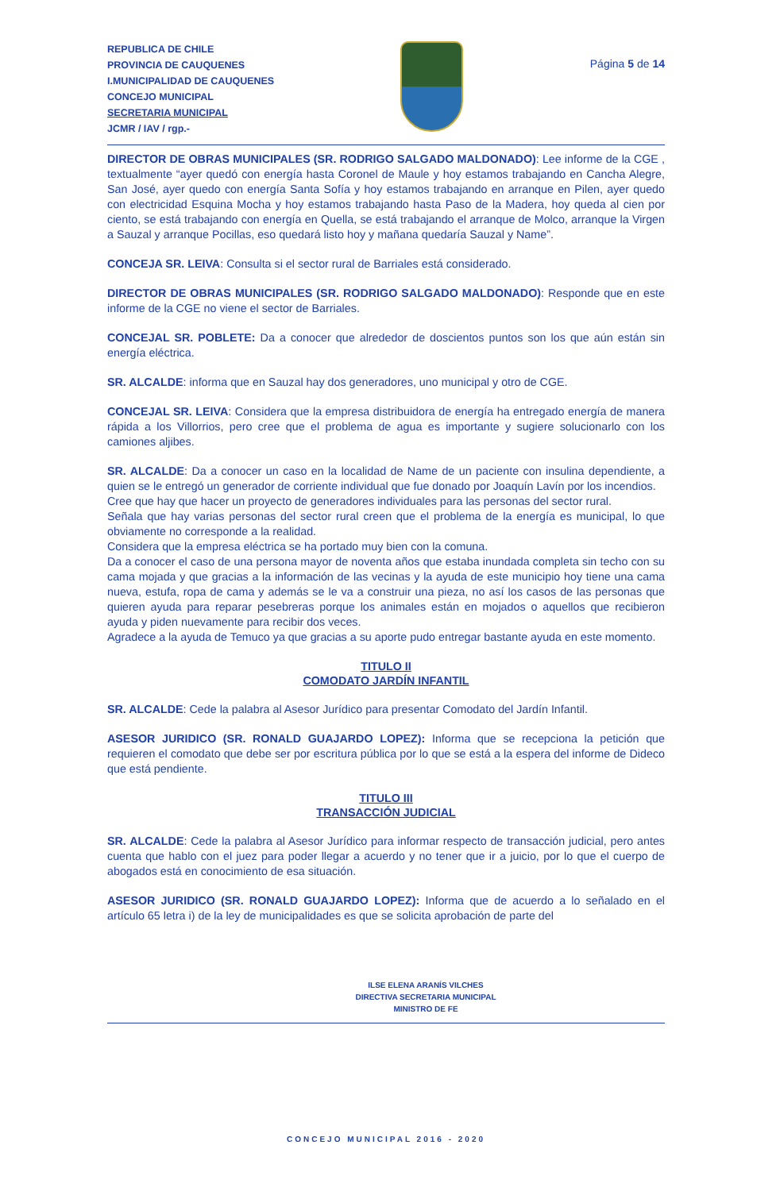REPUBLICA DE CHILE
PROVINCIA DE CAUQUENES
I.MUNICIPALIDAD DE CAUQUENES
CONCEJO MUNICIPAL
SECRETARIA MUNICIPAL
JCMR / IAV / rgp.-
Página 5 de 14
DIRECTOR DE OBRAS MUNICIPALES (SR. RODRIGO SALGADO MALDONADO): Lee informe de la CGE , textualmente “ayer quedó con energía hasta Coronel de Maule y hoy estamos trabajando en Cancha Alegre, San José, ayer quedo con energía Santa Sofía y hoy estamos trabajando en arranque en Pilen, ayer quedo con electricidad Esquina Mocha y hoy estamos trabajando hasta Paso de la Madera, hoy queda al cien por ciento, se está trabajando con energía en Quella, se está trabajando el arranque de Molco, arranque la Virgen a Sauzal y arranque Pocillas, eso quedará listo hoy y mañana quedaría Sauzal y Name”.
CONCEJA SR. LEIVA: Consulta si el sector rural de Barriales está considerado.
DIRECTOR DE OBRAS MUNICIPALES (SR. RODRIGO SALGADO MALDONADO): Responde que en este informe de la CGE no viene el sector de Barriales.
CONCEJAL SR. POBLETE: Da a conocer que alrededor de doscientos puntos son los que aún están sin energía eléctrica.
SR. ALCALDE: informa que en Sauzal hay dos generadores, uno municipal y otro de CGE.
CONCEJAL SR. LEIVA: Considera que la empresa distribuidora de energía ha entregado energía de manera rápida a los Villorrios, pero cree que el problema de agua es importante y sugiere solucionarlo con los camiones aljibes.
SR. ALCALDE: Da a conocer un caso en la localidad de Name de un paciente con insulina dependiente, a quien se le entregó un generador de corriente individual que fue donado por Joaquín Lavín por los incendios.
Cree que hay que hacer un proyecto de generadores individuales para las personas del sector rural.
Señala que hay varias personas del sector rural creen que el problema de la energía es municipal, lo que obviamente no corresponde a la realidad.
Considera que la empresa eléctrica se ha portado muy bien con la comuna.
Da a conocer el caso de una persona mayor de noventa años que estaba inundada completa sin techo con su cama mojada y que gracias a la información de las vecinas y la ayuda de este municipio hoy tiene una cama nueva, estufa, ropa de cama y además se le va a construir una pieza, no así los casos de las personas que quieren ayuda para reparar pesebreras porque los animales están en mojados o aquellos que recibieron ayuda y piden nuevamente para recibir dos veces.
Agradece a la ayuda de Temuco ya que gracias a su aporte pudo entregar bastante ayuda en este momento.
TITULO II
COMODATO JARDÍN INFANTIL
SR. ALCALDE: Cede la palabra al Asesor Jurídico para presentar Comodato del Jardín Infantil.
ASESOR JURIDICO (SR. RONALD GUAJARDO LOPEZ): Informa que se recepciona la petición que requieren el comodato que debe ser por escritura pública por lo que se está a la espera del informe de Dideco que está pendiente.
TITULO III
TRANSACCIÓN JUDICIAL
SR. ALCALDE: Cede la palabra al Asesor Jurídico para informar respecto de transacción judicial, pero antes cuenta que hablo con el juez para poder llegar a acuerdo y no tener que ir a juicio, por lo que el cuerpo de abogados está en conocimiento de esa situación.
ASESOR JURIDICO (SR. RONALD GUAJARDO LOPEZ): Informa que de acuerdo a lo señalado en el artículo 65 letra i) de la ley de municipalidades es que se solicita aprobación de parte del
ILSE ELENA ARANÍS VILCHES
DIRECTIVA SECRETARIA MUNICIPAL
MINISTRO DE FE
CONCEJO MUNICIPAL 2016 - 2020